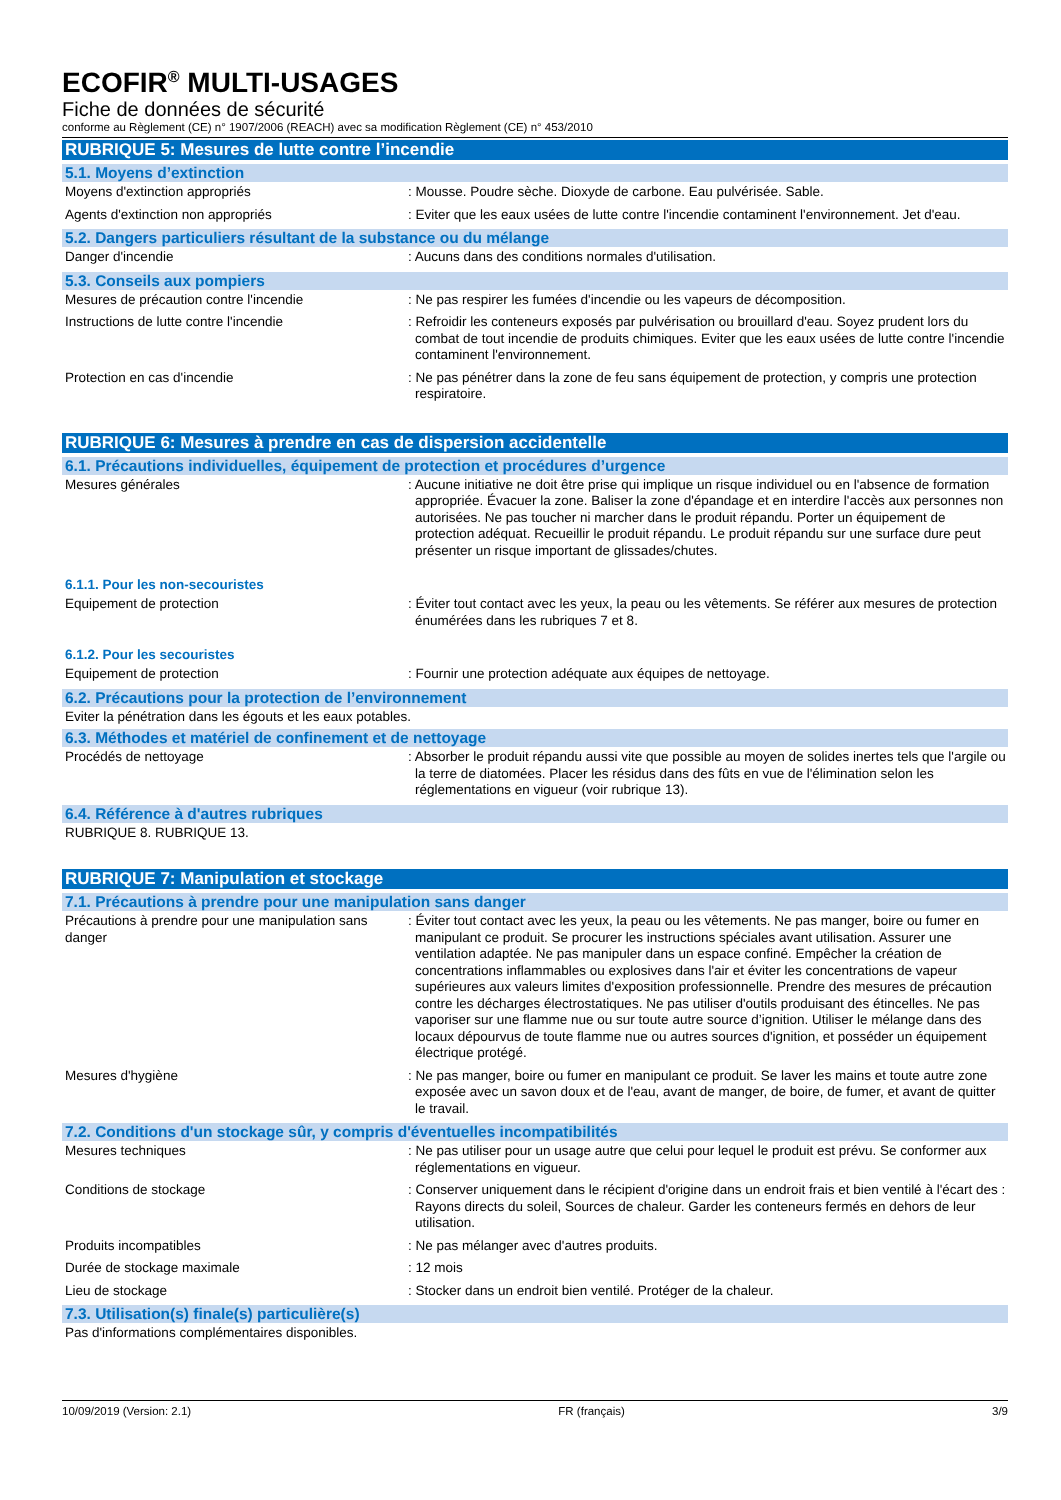ECOFIR<sup>®</sup> MULTI-USAGES
Fiche de données de sécurité
conforme au Règlement (CE) n° 1907/2006 (REACH) avec sa modification Règlement (CE) n° 453/2010
RUBRIQUE 5: Mesures de lutte contre l’incendie
5.1. Moyens d’extinction
Moyens d'extinction appropriés : Mousse. Poudre sèche. Dioxyde de carbone. Eau pulvérisée. Sable.
Agents d'extinction non appropriés : Eviter que les eaux usées de lutte contre l'incendie contaminent l'environnement. Jet d'eau.
5.2. Dangers particuliers résultant de la substance ou du mélange
Danger d'incendie : Aucuns dans des conditions normales d'utilisation.
5.3. Conseils aux pompiers
Mesures de précaution contre l'incendie : Ne pas respirer les fumées d'incendie ou les vapeurs de décomposition.
Instructions de lutte contre l'incendie : Refroidir les conteneurs exposés par pulvérisation ou brouillard d'eau. Soyez prudent lors du combat de tout incendie de produits chimiques. Eviter que les eaux usées de lutte contre l'incendie contaminent l'environnement.
Protection en cas d'incendie : Ne pas pénétrer dans la zone de feu sans équipement de protection, y compris une protection respiratoire.
RUBRIQUE 6: Mesures à prendre en cas de dispersion accidentelle
6.1. Précautions individuelles, équipement de protection et procédures d’urgence
Mesures générales : Aucune initiative ne doit être prise qui implique un risque individuel ou en l'absence de formation appropriée. Évacuer la zone. Baliser la zone d'épandage et en interdire l'accès aux personnes non autorisées. Ne pas toucher ni marcher dans le produit répandu. Porter un équipement de protection adéquat. Recueillir le produit répandu. Le produit répandu sur une surface dure peut présenter un risque important de glissades/chutes.
6.1.1. Pour les non-secouristes
Equipement de protection : Éviter tout contact avec les yeux, la peau ou les vêtements. Se référer aux mesures de protection énumérées dans les rubriques 7 et 8.
6.1.2. Pour les secouristes
Equipement de protection : Fournir une protection adéquate aux équipes de nettoyage.
6.2. Précautions pour la protection de l’environnement
Eviter la pénétration dans les égouts et les eaux potables.
6.3. Méthodes et matériel de confinement et de nettoyage
Procédés de nettoyage : Absorber le produit répandu aussi vite que possible au moyen de solides inertes tels que l'argile ou la terre de diatomées. Placer les résidus dans des fûts en vue de l'élimination selon les réglementations en vigueur (voir rubrique 13).
6.4. Référence à d'autres rubriques
RUBRIQUE 8. RUBRIQUE 13.
RUBRIQUE 7: Manipulation et stockage
7.1. Précautions à prendre pour une manipulation sans danger
Précautions à prendre pour une manipulation sans danger
: Éviter tout contact avec les yeux, la peau ou les vêtements. Ne pas manger, boire ou fumer en manipulant ce produit. Se procurer les instructions spéciales avant utilisation. Assurer une ventilation adaptée. Ne pas manipuler dans un espace confiné. Empêcher la création de concentrations inflammables ou explosives dans l'air et éviter les concentrations de vapeur supérieures aux valeurs limites d'exposition professionnelle. Prendre des mesures de précaution contre les décharges électrostatiques. Ne pas utiliser d'outils produisant des étincelles. Ne pas vaporiser sur une flamme nue ou sur toute autre source d’ignition. Utiliser le mélange dans des locaux dépourvus de toute flamme nue ou autres sources d'ignition, et posséder un équipement électrique protégé.
Mesures d'hygiène : Ne pas manger, boire ou fumer en manipulant ce produit. Se laver les mains et toute autre zone exposée avec un savon doux et de l'eau, avant de manger, de boire, de fumer, et avant de quitter le travail.
7.2. Conditions d'un stockage sûr, y compris d'éventuelles incompatibilités
Mesures techniques : Ne pas utiliser pour un usage autre que celui pour lequel le produit est prévu. Se conformer aux réglementations en vigueur.
Conditions de stockage : Conserver uniquement dans le récipient d'origine dans un endroit frais et bien ventilé à l'écart des : Rayons directs du soleil, Sources de chaleur. Garder les conteneurs fermés en dehors de leur utilisation.
Produits incompatibles : Ne pas mélanger avec d'autres produits.
Durée de stockage maximale : 12 mois
Lieu de stockage : Stocker dans un endroit bien ventilé. Protéger de la chaleur.
7.3. Utilisation(s) finale(s) particulière(s)
Pas d'informations complémentaires disponibles.
10/09/2019 (Version: 2.1) FR (français) 3/9